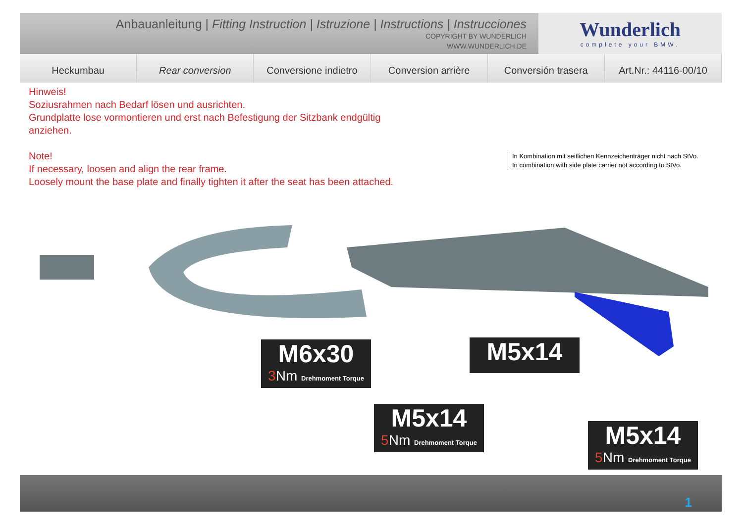Anbauanleitung | Fitting Instruction | Istruzione | Instructions | Instrucciones
COPYRIGHT BY WUNDERLICH
WWW.WUNDERLICH.DE
Wunderlich
complete your BMW.
Heckumbau Rear conversion Conversione indietro Conversion arrière Conversión trasera Art.Nr.: 44116-00/10
Hinweis!
Soziusrahmen nach Bedarf lösen und ausrichten.
Grundplatte lose vormontieren und erst nach Befestigung der Sitzbank endgültig
anziehen.
Note!
If necessary, loosen and align the rear frame.
Loosely mount the base plate and finally tighten it after the seat has been attached.
In Kombination mit seitlichen Kennzeichenträger nicht nach StVo.
In combination with side plate carrier not according to StVo.
M6x30
3 Nm Drehmoment Torque
M5x14
M5x14
5 Nm Drehmoment Torque
M5x14
5 Nm Drehmoment Torque
1